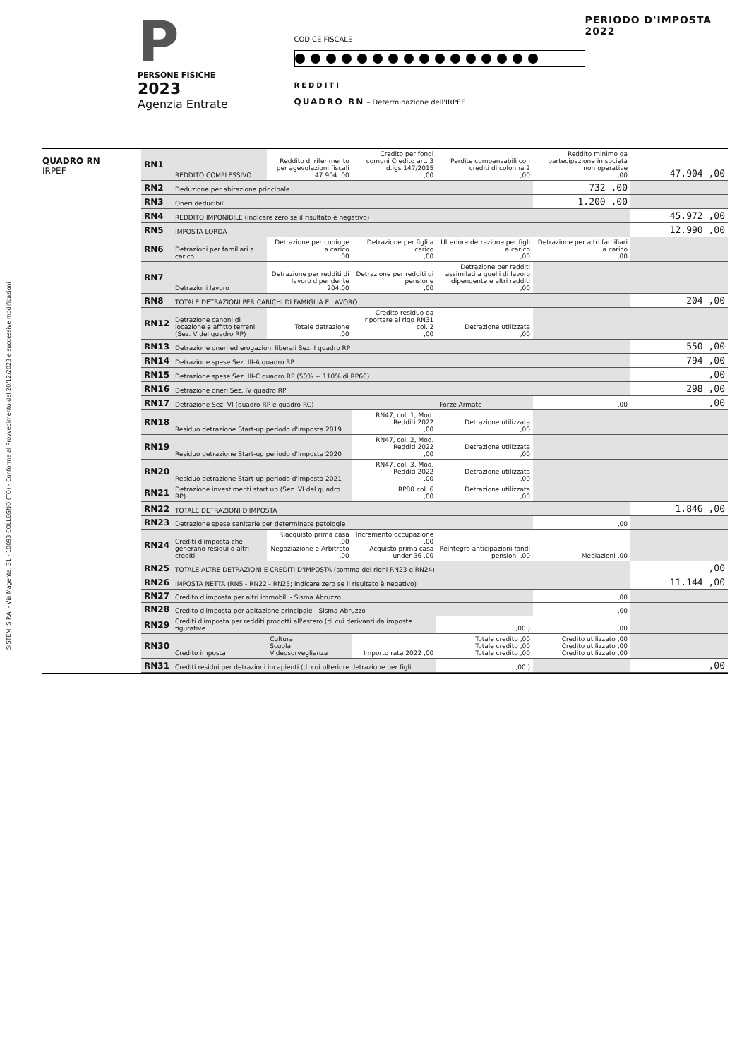SISTEMI S.P.A. - Via Magenta, 31 - 10093 COLLEGNO (TO) - Conforme al Provvedimento del 20/12/2023 e successive modificazioni
P
PERSONE FISICHE
2023
Agenzia Entrate
CODICE FISCALE
REDDITI
QUADRO RN – Determinazione dell'IRPEF
PERIODO D'IMPOSTA 2022
QUADRO RN
IRPEF
| RN1 | REDDITO COMPLESSIVO | Reddito di riferimento per agevolazioni fiscali 47.904 ,00 | Credito per fondi comuni Credito art. 3 d.lgs.147/2015 ,00 | Perdite compensabili con crediti di colonna 2 ,00 | Reddito minimo da partecipazione in società non operative ,00 | 47.904 ,00 |
| RN2 | Deduzione per abitazione principale | | | | 732 ,00 | |
| RN3 | Oneri deducibili | | | | 1.200 ,00 | |
| RN4 | REDDITO IMPONIBILE (indicare zero se il risultato è negativo) | | | | | 45.972 ,00 |
| RN5 | IMPOSTA LORDA | | | | | 12.990 ,00 |
| RN6 | Detrazioni per familiari a carico | Detrazione per coniuge a carico ,00 | Detrazione per figli a carico ,00 | Ulteriore detrazione per figli a carico ,00 | Detrazione per altri familiari a carico ,00 | |
| RN7 | Detrazioni lavoro | Detrazione per redditi di lavoro dipendente 204,00 | Detrazione per redditi di pensione ,00 | Detrazione per redditi assimilati a quelli di lavoro dipendente e altri redditi ,00 | | |
| RN8 | TOTALE DETRAZIONI PER CARICHI DI FAMIGLIA E LAVORO | | | | | 204 ,00 |
| RN12 | Detrazione canoni di locazione e affitto terreni (Sez. V del quadro RP) | Totale detrazione ,00 | Credito residuo da riportare al rigo RN31 col. 2 ,00 | Detrazione utilizzata ,00 | | |
| RN13 | Detrazione oneri ed erogazioni liberali Sez. I quadro RP | | | | | 550 ,00 |
| RN14 | Detrazione spese Sez. III-A quadro RP | | | | | 794 ,00 |
| RN15 | Detrazione spese Sez. III-C quadro RP (50% + 110% di RP60) | | | | | ,00 |
| RN16 | Detrazione oneri Sez. IV quadro RP | | | | | 298 ,00 |
| RN17 | Detrazione Sez. VI (quadro RP e quadro RC) | | | Forze Armate | ,00 | ,00 |
| RN18 | Residuo detrazione Start-up periodo d'imposta 2019 | | RN47, col. 1, Mod. Redditi 2022 ,00 | Detrazione utilizzata ,00 | | |
| RN19 | Residuo detrazione Start-up periodo d'imposta 2020 | | RN47, col. 2, Mod. Redditi 2022 ,00 | Detrazione utilizzata ,00 | | |
| RN20 | Residuo detrazione Start-up periodo d'imposta 2021 | | RN47, col. 3, Mod. Redditi 2022 ,00 | Detrazione utilizzata ,00 | | |
| RN21 | Detrazione investimenti start up (Sez. VI del quadro RP) | | RP80 col. 6 ,00 | Detrazione utilizzata ,00 | | |
| RN22 | TOTALE DETRAZIONI D'IMPOSTA | | | | | 1.846 ,00 |
| RN23 | Detrazione spese sanitarie per determinate patologie | | | | ,00 | |
| RN24 | Crediti d'imposta che generano residui o altri crediti | Riacquisto prima casa ,00 Negoziazione e Arbitrato ,00 | Incremento occupazione ,00 Acquisto prima casa under 36 ,00 | Reintegro anticipazioni fondi pensioni ,00 | Mediazioni ,00 | |
| RN25 | TOTALE ALTRE DETRAZIONI E CREDITI D'IMPOSTA (somma dei righi RN23 e RN24) | | | | | ,00 |
| RN26 | IMPOSTA NETTA (RN5 - RN22 - RN25; indicare zero se il risultato è negativo) | | | | | 11.144 ,00 |
| RN27 | Credito d'imposta per altri immobili - Sisma Abruzzo | | | | ,00 | |
| RN28 | Credito d'imposta per abitazione principale - Sisma Abruzzo | | | | ,00 | |
| RN29 | Crediti d'imposta per redditi prodotti all'estero (di cui derivanti da imposte figurative | | | ,00 ) | ,00 | |
| RN30 | Credito imposta | Cultura Scuola Videosorveglianza | Importo rata 2022 ,00 | Totale credito ,00 Totale credito ,00 Totale credito ,00 | Credito utilizzato ,00 Credito utilizzato ,00 Credito utilizzato ,00 | |
| RN31 | Crediti residui per detrazioni incapienti (di cui ulteriore detrazione per figli | | | ,00 ) | | ,00 |